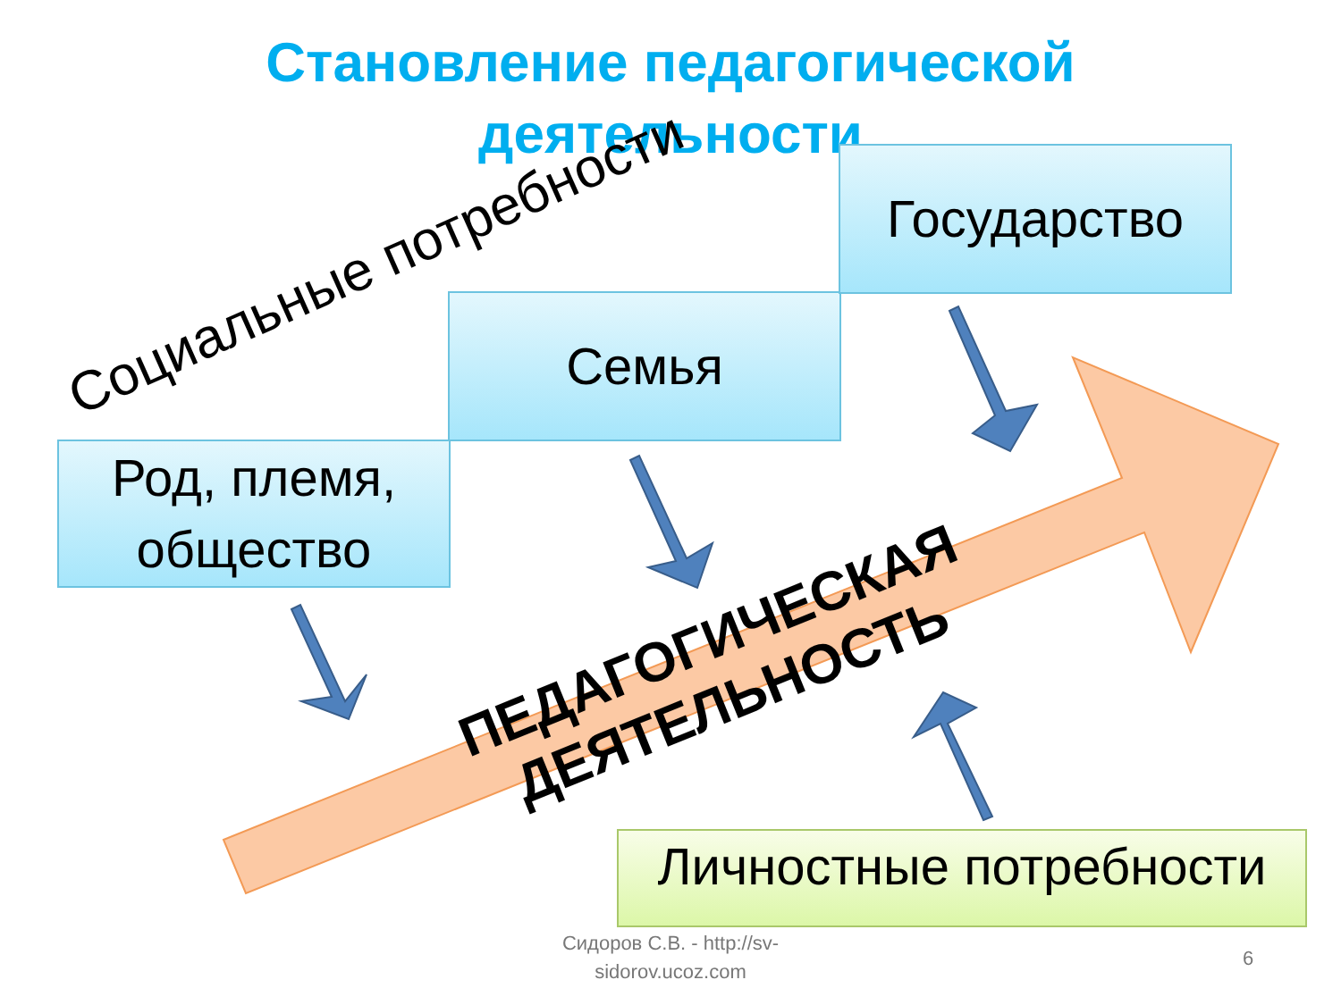Становление педагогической
деятельности
Род, племя, общество
Семья
Государство
Личностные потребности
Социальные потребности
ПЕДАГОГИЧЕСКАЯ
ДЕЯТЕЛЬНОСТЬ
Сидоров С.В. - http://sv-sidorov.ucoz.com
6